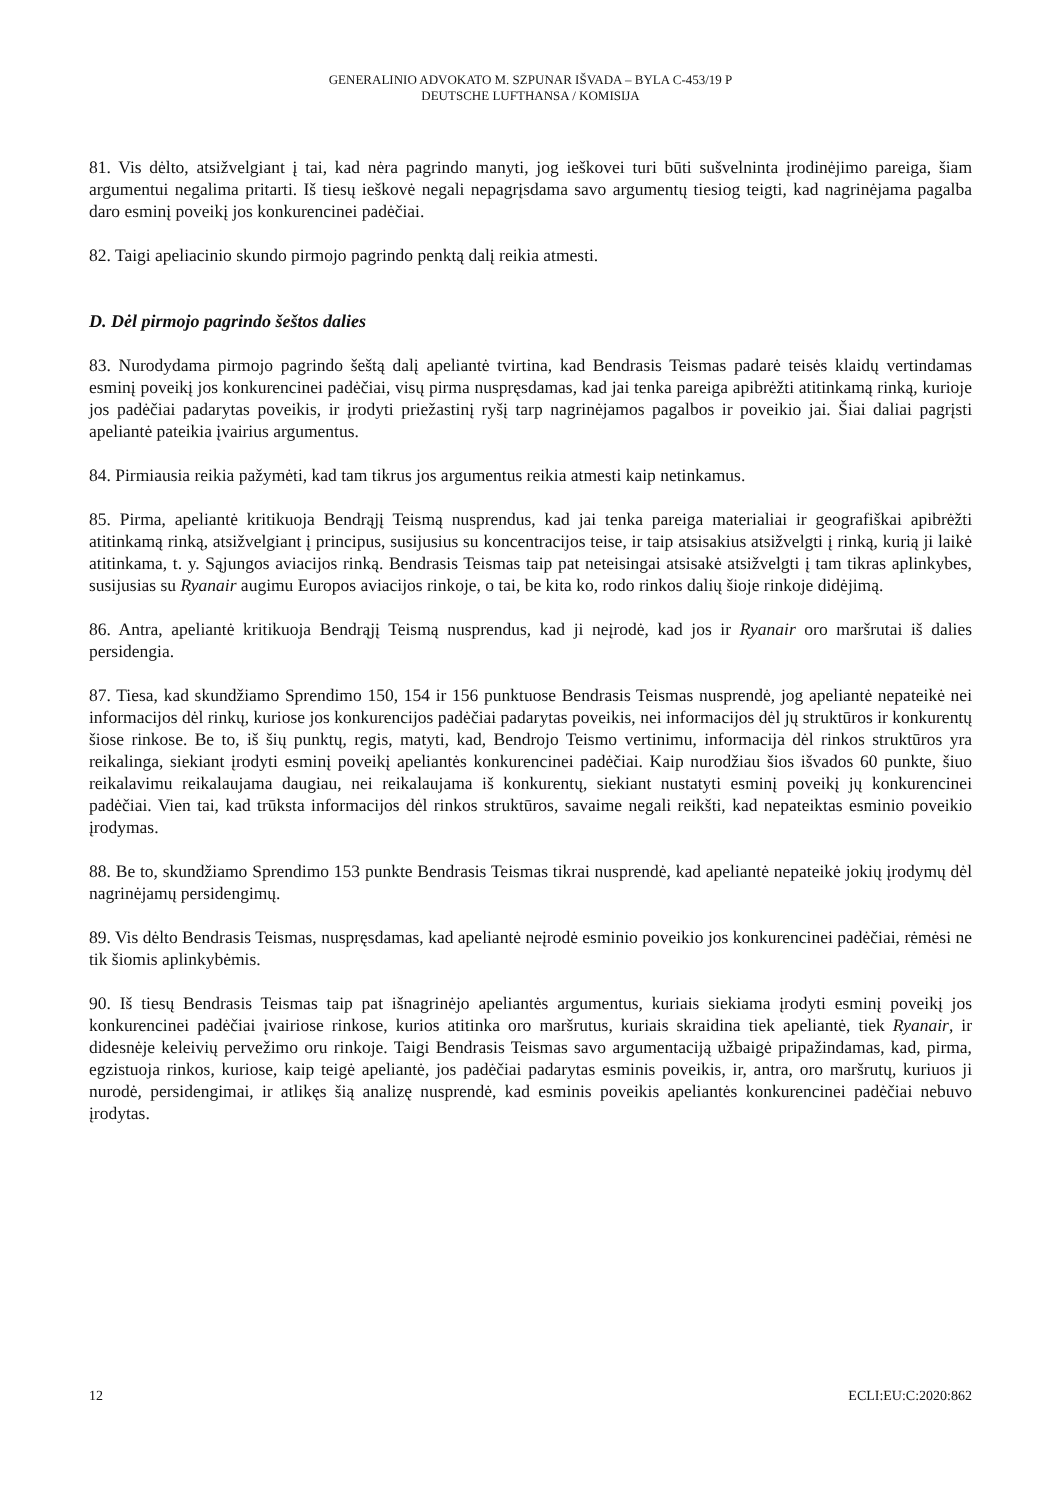GENERALINIO ADVOKATO M. SZPUNAR IŠVADA – BYLA C-453/19 P
DEUTSCHE LUFTHANSA / KOMISIJA
81. Vis dėlto, atsižvelgiant į tai, kad nėra pagrindo manyti, jog ieškovei turi būti sušvelninta įrodinėjimo pareiga, šiam argumentui negalima pritarti. Iš tiesų ieškovė negali nepagrįsdama savo argumentų tiesiog teigti, kad nagrinėjama pagalba daro esminį poveikį jos konkurencinei padėčiai.
82. Taigi apeliacinio skundo pirmojo pagrindo penktą dalį reikia atmesti.
D. Dėl pirmojo pagrindo šeštos dalies
83. Nurodydama pirmojo pagrindo šeštą dalį apeliantė tvirtina, kad Bendrasis Teismas padarė teisės klaidų vertindamas esminį poveikį jos konkurencinei padėčiai, visų pirma nuspręsdamas, kad jai tenka pareiga apibrėžti atitinkamą rinką, kurioje jos padėčiai padarytas poveikis, ir įrodyti priežastinį ryšį tarp nagrinėjamos pagalbos ir poveikio jai. Šiai daliai pagrįsti apeliantė pateikia įvairius argumentus.
84. Pirmiausia reikia pažymėti, kad tam tikrus jos argumentus reikia atmesti kaip netinkamus.
85. Pirma, apeliantė kritikuoja Bendrąjį Teismą nusprendus, kad jai tenka pareiga materialiai ir geografiškai apibrėžti atitinkamą rinką, atsižvelgiant į principus, susijusius su koncentracijos teise, ir taip atsisakius atsižvelgti į rinką, kurią ji laikė atitinkama, t. y. Sąjungos aviacijos rinką. Bendrasis Teismas taip pat neteisingai atsisakė atsižvelgti į tam tikras aplinkybes, susijusias su Ryanair augimu Europos aviacijos rinkoje, o tai, be kita ko, rodo rinkos dalių šioje rinkoje didėjimą.
86. Antra, apeliantė kritikuoja Bendrąjį Teismą nusprendus, kad ji neįrodė, kad jos ir Ryanair oro maršrutai iš dalies persidengia.
87. Tiesa, kad skundžiamo Sprendimo 150, 154 ir 156 punktuose Bendrasis Teismas nusprendė, jog apeliantė nepateikė nei informacijos dėl rinkų, kuriose jos konkurencijos padėčiai padarytas poveikis, nei informacijos dėl jų struktūros ir konkurentų šiose rinkose. Be to, iš šių punktų, regis, matyti, kad, Bendrojo Teismo vertinimu, informacija dėl rinkos struktūros yra reikalinga, siekiant įrodyti esminį poveikį apeliantės konkurencinei padėčiai. Kaip nurodžiau šios išvados 60 punkte, šiuo reikalavimu reikalaujama daugiau, nei reikalaujama iš konkurentų, siekiant nustatyti esminį poveikį jų konkurencinei padėčiai. Vien tai, kad trūksta informacijos dėl rinkos struktūros, savaime negali reikšti, kad nepateiktas esminio poveikio įrodymas.
88. Be to, skundžiamo Sprendimo 153 punkte Bendrasis Teismas tikrai nusprendė, kad apeliantė nepateikė jokių įrodymų dėl nagrinėjamų persidengimų.
89. Vis dėlto Bendrasis Teismas, nuspręsdamas, kad apeliantė neįrodė esminio poveikio jos konkurencinei padėčiai, rėmėsi ne tik šiomis aplinkybėmis.
90. Iš tiesų Bendrasis Teismas taip pat išnagrinėjo apeliantės argumentus, kuriais siekiama įrodyti esminį poveikį jos konkurencinei padėčiai įvairiose rinkose, kurios atitinka oro maršrutus, kuriais skraidina tiek apeliantė, tiek Ryanair, ir didesnėje keleivių pervežimo oru rinkoje. Taigi Bendrasis Teismas savo argumentaciją užbaigė pripažindamas, kad, pirma, egzistuoja rinkos, kuriose, kaip teigė apeliantė, jos padėčiai padarytas esminis poveikis, ir, antra, oro maršrutų, kuriuos ji nurodė, persidengimai, ir atlikęs šią analizę nusprendė, kad esminis poveikis apeliantės konkurencinei padėčiai nebuvo įrodytas.
12 ECLI:EU:C:2020:862